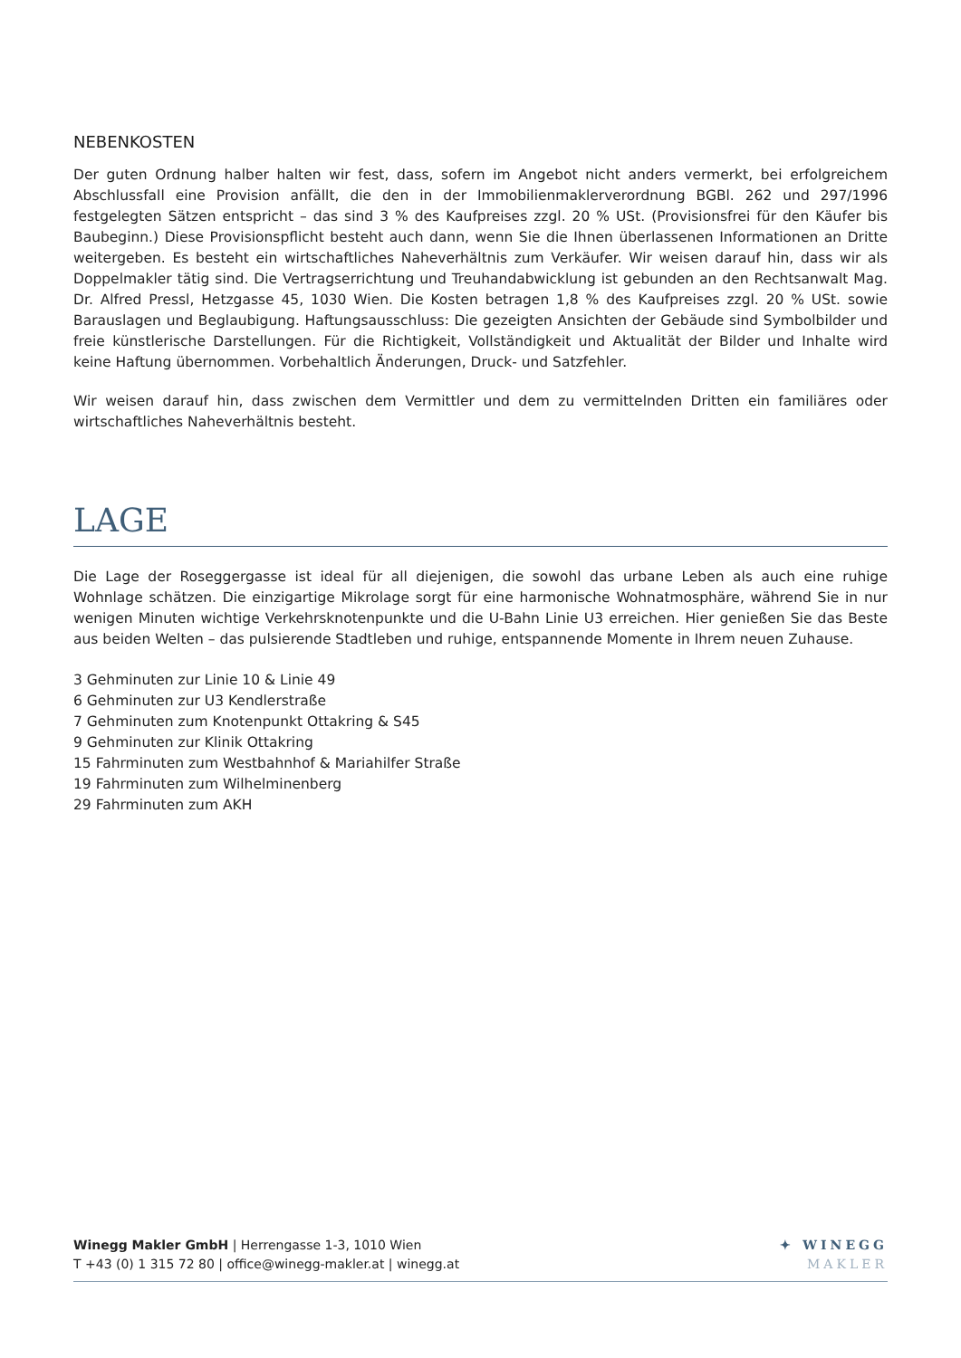NEBENKOSTEN
Der guten Ordnung halber halten wir fest, dass, sofern im Angebot nicht anders vermerkt, bei erfolgreichem Abschlussfall eine Provision anfällt, die den in der Immobilienmaklerverordnung BGBl. 262 und 297/1996 festgelegten Sätzen entspricht – das sind 3 % des Kaufpreises zzgl. 20 % USt. (Provisionsfrei für den Käufer bis Baubeginn.) Diese Provisionspflicht besteht auch dann, wenn Sie die Ihnen überlassenen Informationen an Dritte weitergeben. Es besteht ein wirtschaftliches Naheverhältnis zum Verkäufer. Wir weisen darauf hin, dass wir als Doppelmakler tätig sind. Die Vertragserrichtung und Treuhandabwicklung ist gebunden an den Rechtsanwalt Mag. Dr. Alfred Pressl, Hetzgasse 45, 1030 Wien. Die Kosten betragen 1,8 % des Kaufpreises zzgl. 20 % USt. sowie Barauslagen und Beglaubigung. Haftungsausschluss: Die gezeigten Ansichten der Gebäude sind Symbolbilder und freie künstlerische Darstellungen. Für die Richtigkeit, Vollständigkeit und Aktualität der Bilder und Inhalte wird keine Haftung übernommen. Vorbehaltlich Änderungen, Druck- und Satzfehler.
Wir weisen darauf hin, dass zwischen dem Vermittler und dem zu vermittelnden Dritten ein familiäres oder wirtschaftliches Naheverhältnis besteht.
LAGE
Die Lage der Roseggergasse ist ideal für all diejenigen, die sowohl das urbane Leben als auch eine ruhige Wohnlage schätzen. Die einzigartige Mikrolage sorgt für eine harmonische Wohnatmosphäre, während Sie in nur wenigen Minuten wichtige Verkehrsknotenpunkte und die U-Bahn Linie U3 erreichen. Hier genießen Sie das Beste aus beiden Welten – das pulsierende Stadtleben und ruhige, entspannende Momente in Ihrem neuen Zuhause.
3 Gehminuten zur Linie 10 & Linie 49
6 Gehminuten zur U3 Kendlerstraße
7 Gehminuten zum Knotenpunkt Ottakring & S45
9 Gehminuten zur Klinik Ottakring
15 Fahrminuten zum Westbahnhof & Mariahilfer Straße
19 Fahrminuten zum Wilhelminenberg
29 Fahrminuten zum AKH
Winegg Makler GmbH | Herrengasse 1-3, 1010 Wien
T +43 (0) 1 315 72 80 | office@winegg-makler.at | winegg.at
✦ WINEGG
MAKLER